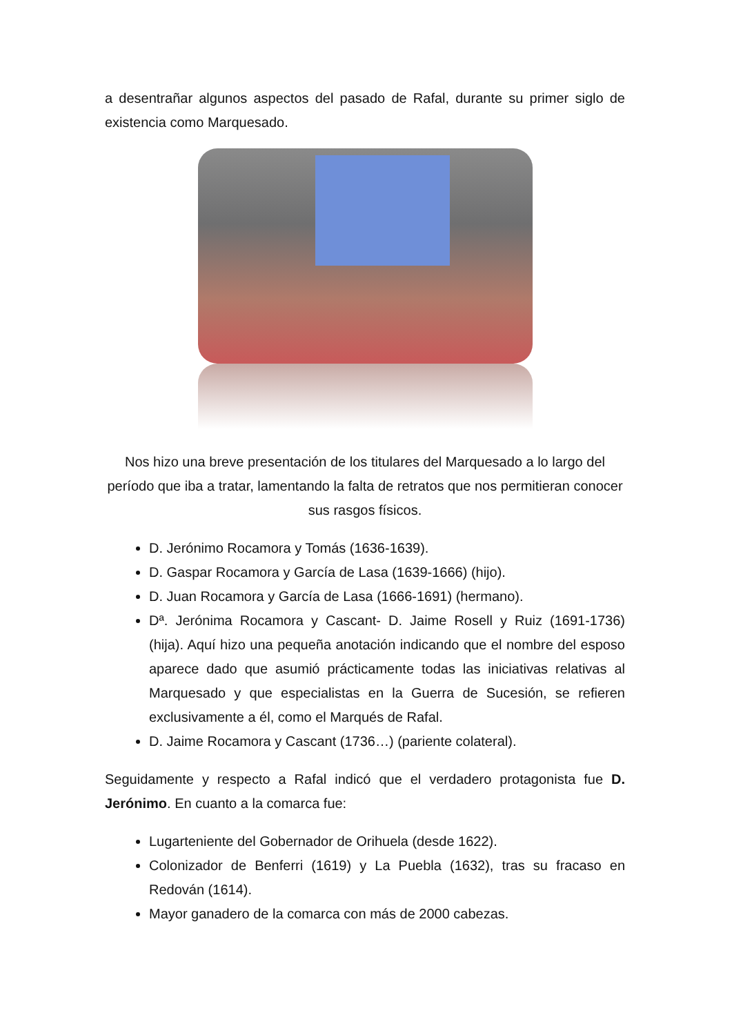a desentrañar algunos aspectos del pasado de Rafal, durante su primer siglo de existencia como Marquesado.
Nos hizo una breve presentación de los titulares del Marquesado a lo largo del período que iba a tratar, lamentando la falta de retratos que nos permitieran conocer sus rasgos físicos.
D. Jerónimo Rocamora y Tomás (1636-1639).
D. Gaspar Rocamora y García de Lasa (1639-1666) (hijo).
D. Juan Rocamora y García de Lasa (1666-1691) (hermano).
Dª. Jerónima Rocamora y Cascant- D. Jaime Rosell y Ruiz (1691-1736) (hija). Aquí hizo una pequeña anotación indicando que el nombre del esposo aparece dado que asumió prácticamente todas las iniciativas relativas al Marquesado y que especialistas en la Guerra de Sucesión, se refieren exclusivamente a él, como el Marqués de Rafal.
D. Jaime Rocamora y Cascant (1736…) (pariente colateral).
Seguidamente y respecto a Rafal indicó que el verdadero protagonista fue D. Jerónimo. En cuanto a la comarca fue:
Lugarteniente del Gobernador de Orihuela (desde 1622).
Colonizador de Benferri (1619) y La Puebla (1632), tras su fracaso en Redován (1614).
Mayor ganadero de la comarca con más de 2000 cabezas.